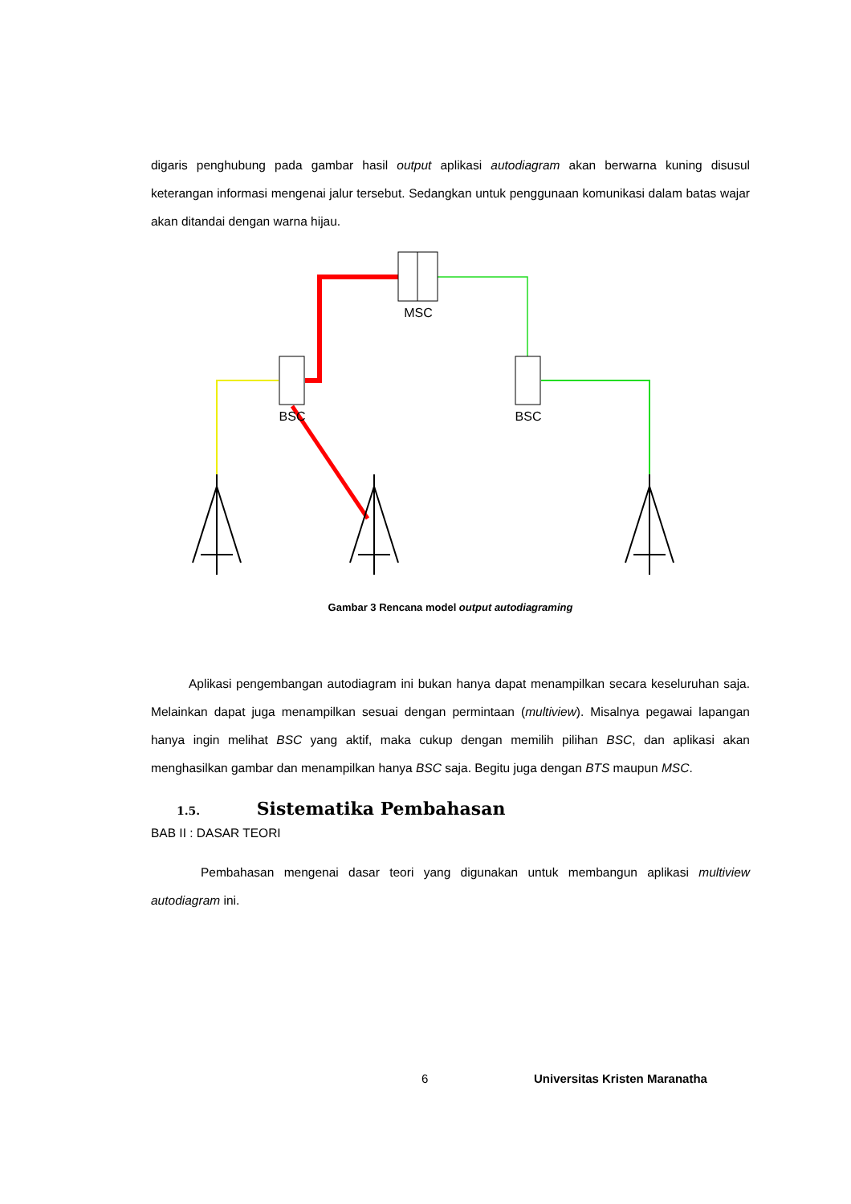digaris penghubung pada gambar hasil output aplikasi autodiagram akan berwarna kuning disusul keterangan informasi mengenai jalur tersebut. Sedangkan untuk penggunaan komunikasi dalam batas wajar akan ditandai dengan warna hijau.
MSC
BSC
BSC
Gambar 3 Rencana model output autodiagraming
Aplikasi pengembangan autodiagram ini bukan hanya dapat menampilkan secara keseluruhan saja. Melainkan dapat juga menampilkan sesuai dengan permintaan (multiview). Misalnya pegawai lapangan hanya ingin melihat BSC yang aktif, maka cukup dengan memilih pilihan BSC, dan aplikasi akan menghasilkan gambar dan menampilkan hanya BSC saja. Begitu juga dengan BTS maupun MSC.
1.5. Sistematika Pembahasan
BAB II : DASAR TEORI
Pembahasan mengenai dasar teori yang digunakan untuk membangun aplikasi multiview autodiagram ini.
6 Universitas Kristen Maranatha